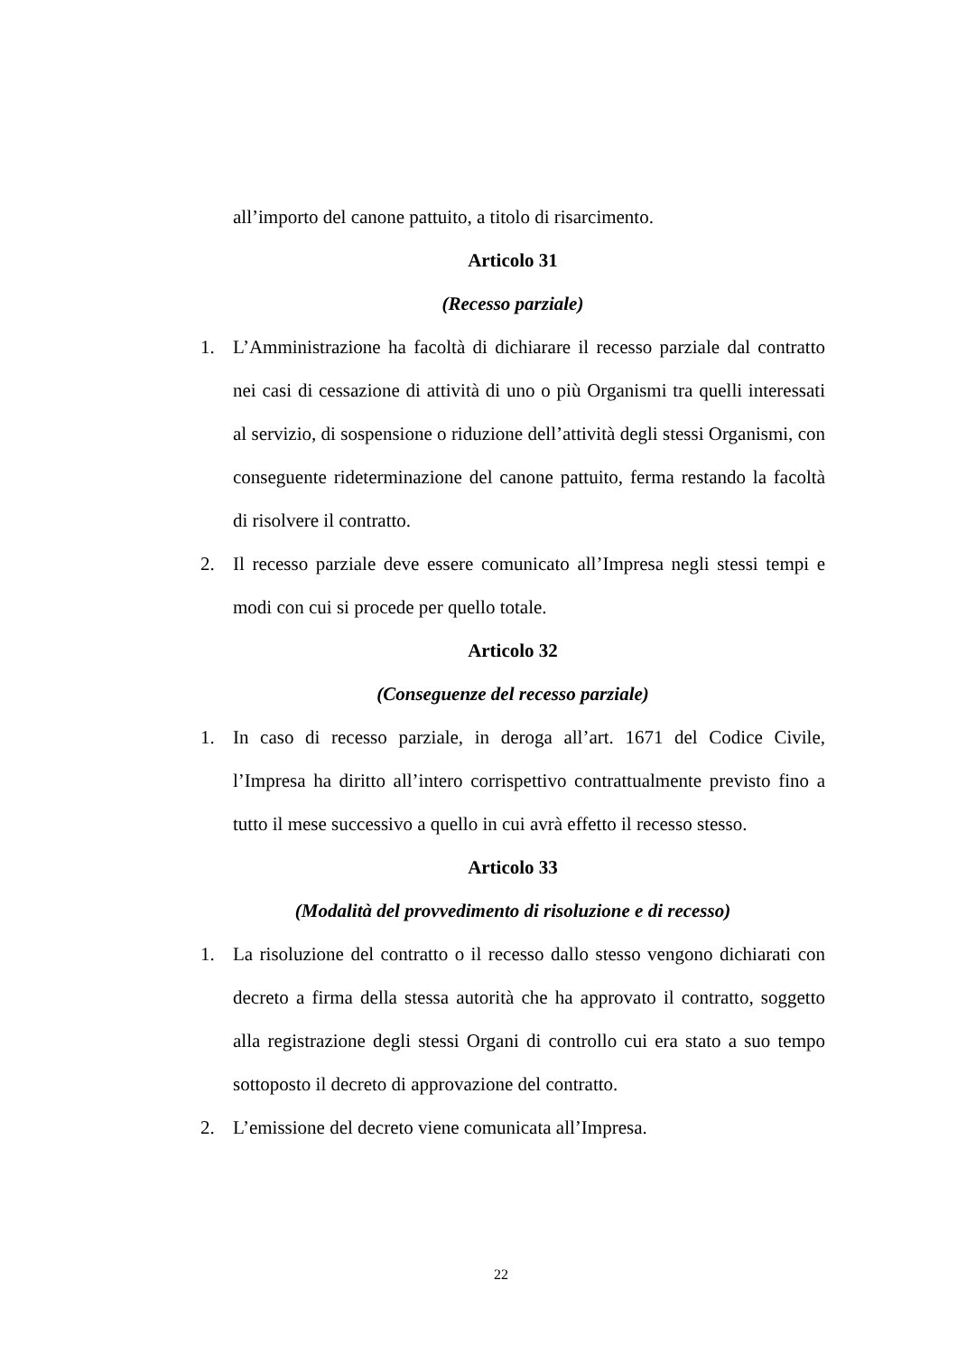all’importo del canone pattuito, a titolo di risarcimento.
Articolo 31
(Recesso parziale)
1. L’Amministrazione ha facoltà di dichiarare il recesso parziale dal contratto nei casi di cessazione di attività di uno o più Organismi tra quelli interessati al servizio, di sospensione o riduzione dell’attività degli stessi Organismi, con conseguente rideterminazione del canone pattuito, ferma restando la facoltà di risolvere il contratto.
2. Il recesso parziale deve essere comunicato all’Impresa negli stessi tempi e modi con cui si procede per quello totale.
Articolo 32
(Conseguenze del recesso parziale)
1. In caso di recesso parziale, in deroga all’art. 1671 del Codice Civile, l’Impresa ha diritto all’intero corrispettivo contrattualmente previsto fino a tutto il mese successivo a quello in cui avrà effetto il recesso stesso.
Articolo 33
(Modalità del provvedimento di risoluzione e di recesso)
1. La risoluzione del contratto o il recesso dallo stesso vengono dichiarati con decreto a firma della stessa autorità che ha approvato il contratto, soggetto alla registrazione degli stessi Organi di controllo cui era stato a suo tempo sottoposto il decreto di approvazione del contratto.
2. L’emissione del decreto viene comunicata all’Impresa.
22